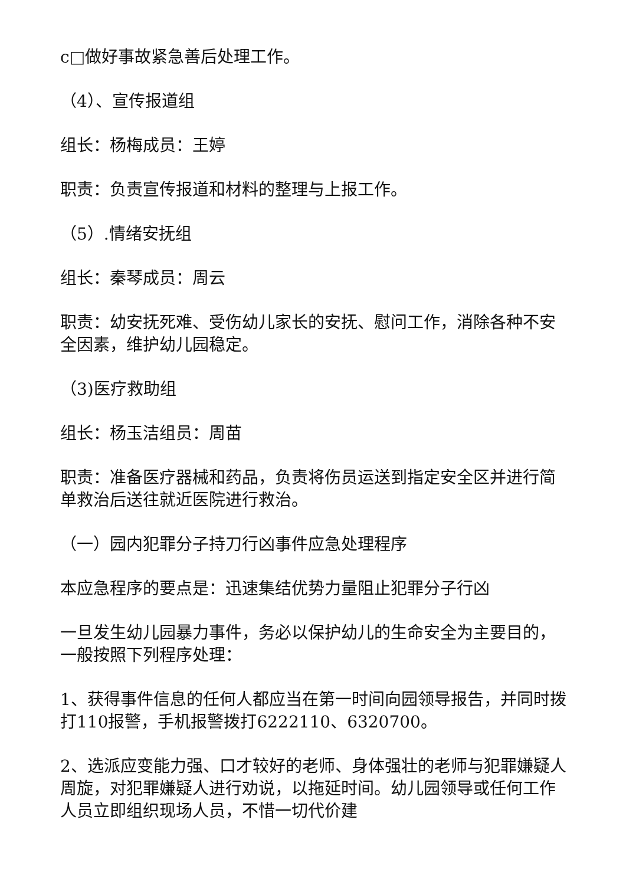c□做好事故紧急善后处理工作。
（4）、宣传报道组
组长：杨梅成员：王婷
职责：负责宣传报道和材料的整理与上报工作。
（5）.情绪安抚组
组长：秦琴成员：周云
职责：幼安抚死难、受伤幼儿家长的安抚、慰问工作，消除各种不安全因素，维护幼儿园稳定。
（3)医疗救助组
组长：杨玉洁组员：周苗
职责：准备医疗器械和药品，负责将伤员运送到指定安全区并进行简单救治后送往就近医院进行救治。
（一）园内犯罪分子持刀行凶事件应急处理程序
本应急程序的要点是：迅速集结优势力量阻止犯罪分子行凶
一旦发生幼儿园暴力事件，务必以保护幼儿的生命安全为主要目的，一般按照下列程序处理：
1、获得事件信息的任何人都应当在第一时间向园领导报告，并同时拨打110报警，手机报警拨打6222110、6320700。
2、选派应变能力强、口才较好的老师、身体强壮的老师与犯罪嫌疑人周旋，对犯罪嫌疑人进行劝说，以拖延时间。幼儿园领导或任何工作人员立即组织现场人员，不惜一切代价建